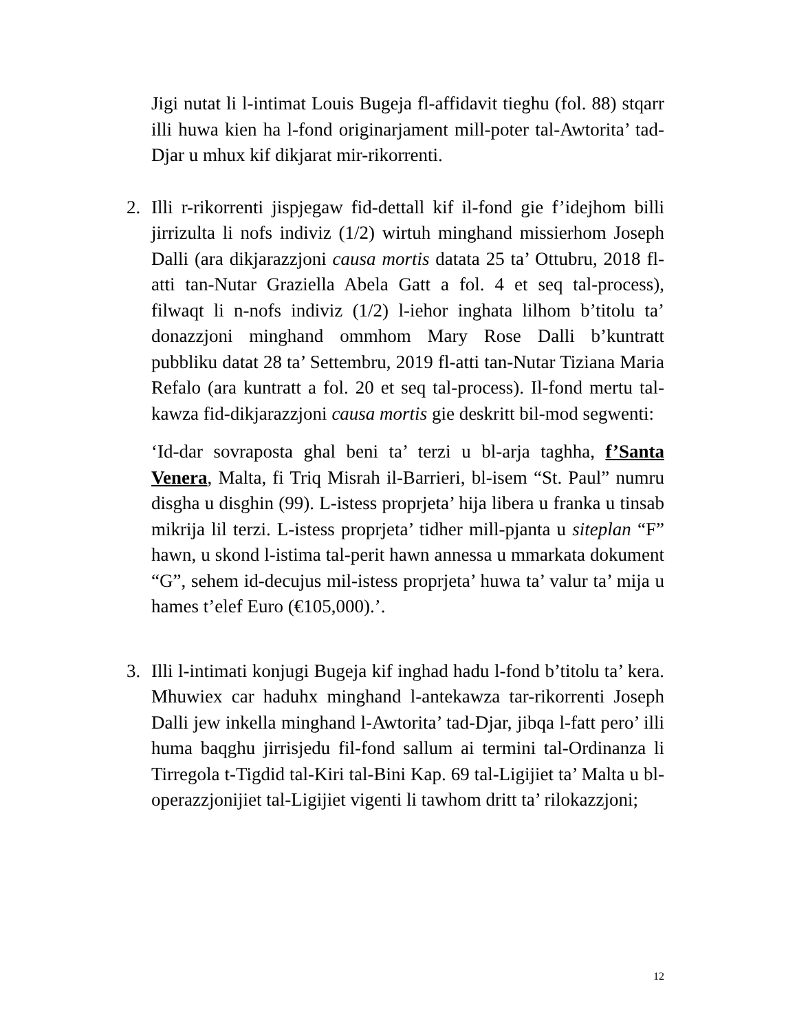Jigi nutat li l-intimat Louis Bugeja fl-affidavit tieghu (fol. 88) stqarr illi huwa kien ha l-fond originarjament mill-poter tal-Awtorita’ tad-Djar u mhux kif dikjarat mir-rikorrenti.
2. Illi r-rikorrenti jispjegaw fid-dettall kif il-fond gie f’idejhom billi jirrizulta li nofs indiviz (1/2) wirtuh minghand missierhom Joseph Dalli (ara dikjarazzjoni causa mortis datata 25 ta’ Ottubru, 2018 fl-atti tan-Nutar Graziella Abela Gatt a fol. 4 et seq tal-process), filwaqt li n-nofs indiviz (1/2) l-iehor inghata lilhom b’titolu ta’ donazzjoni minghand ommhom Mary Rose Dalli b’kuntratt pubbliku datat 28 ta’ Settembru, 2019 fl-atti tan-Nutar Tiziana Maria Refalo (ara kuntratt a fol. 20 et seq tal-process). Il-fond mertu tal-kawza fid-dikjarazzjoni causa mortis gie deskritt bil-mod segwenti:
‘Id-dar sovraposta ghal beni ta’ terzi u bl-arja taghha, f’Santa Venera, Malta, fi Triq Misrah il-Barrieri, bl-isem “St. Paul” numru disgha u disghin (99). L-istess proprjeta’ hija libera u franka u tinsab mikrija lil terzi. L-istess proprjeta’ tidher mill-pjanta u siteplan “F” hawn, u skond l-istima tal-perit hawn annessa u mmarkata dokument “G”, sehem id-decujus mil-istess proprjeta’ huwa ta’ valur ta’ mija u hames t’elef Euro (€105,000).’.
3. Illi l-intimati konjugi Bugeja kif inghad hadu l-fond b’titolu ta’ kera. Mhuwiex car haduhx minghand l-antekawza tar-rikorrenti Joseph Dalli jew inkella minghand l-Awtorita’ tad-Djar, jibqa l-fatt pero’ illi huma baqghu jirrisjedu fil-fond sallum ai termini tal-Ordinanza li Tirregola t-Tigdid tal-Kiri tal-Bini Kap. 69 tal-Ligijiet ta’ Malta u bl-operazzjonijiet tal-Ligijiet vigenti li tawhom dritt ta’ rilokazzjoni;
12